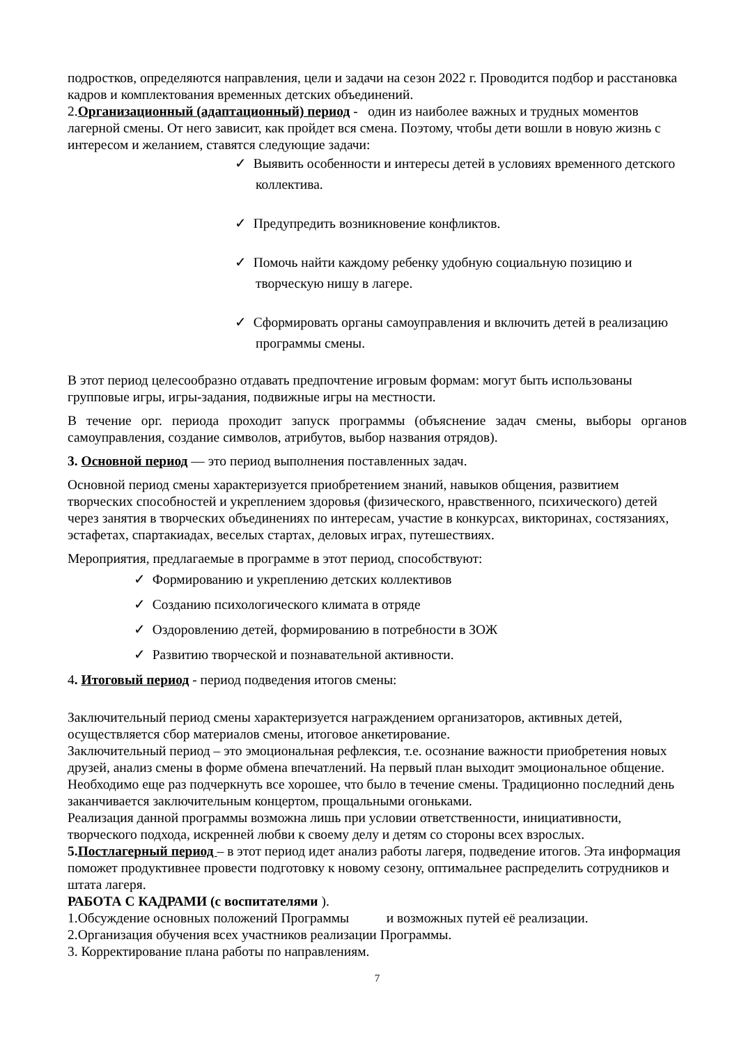подростков, определяются направления, цели и задачи на сезон 2022 г. Проводится подбор и расстановка кадров и комплектования временных детских объединений.
2.Организационный (адаптационный) период - один из наиболее важных и трудных моментов лагерной смены. От него зависит, как пройдет вся смена. Поэтому, чтобы дети вошли в новую жизнь с интересом и желанием, ставятся следующие задачи:
✓ Выявить особенности и интересы детей в условиях временного детского коллектива.
✓ Предупредить возникновение конфликтов.
✓ Помочь найти каждому ребенку удобную социальную позицию и творческую нишу в лагере.
✓ Сформировать органы самоуправления и включить детей в реализацию программы смены.
В этот период целесообразно отдавать предпочтение игровым формам: могут быть использованы групповые игры, игры-задания, подвижные игры на местности.
В течение орг. периода проходит запуск программы (объяснение задач смены, выборы органов самоуправления, создание символов, атрибутов, выбор названия отрядов).
3. Основной период — это период выполнения поставленных задач.
Основной период смены характеризуется приобретением знаний, навыков общения, развитием творческих способностей и укреплением здоровья (физического, нравственного, психического) детей через занятия в творческих объединениях по интересам, участие в конкурсах, викторинах, состязаниях, эстафетах, спартакиадах, веселых стартах, деловых играх, путешествиях.
Мероприятия, предлагаемые в программе в этот период, способствуют:
✓ Формированию и укреплению детских коллективов
✓ Созданию психологического климата в отряде
✓ Оздоровлению детей, формированию в потребности в ЗОЖ
✓ Развитию творческой и познавательной активности.
4. Итоговый период - период подведения итогов смены:
Заключительный период смены характеризуется награждением организаторов, активных детей, осуществляется сбор материалов смены, итоговое анкетирование.
Заключительный период – это эмоциональная рефлексия, т.е. осознание важности приобретения новых друзей, анализ смены в форме обмена впечатлений. На первый план выходит эмоциональное общение. Необходимо еще раз подчеркнуть все хорошее, что было в течение смены. Традиционно последний день заканчивается заключительным концертом, прощальными огоньками.
Реализация данной программы возможна лишь при условии ответственности, инициативности, творческого подхода, искренней любви к своему делу и детям со стороны всех взрослых.
5.Постлагерный период – в этот период идет анализ работы лагеря, подведение итогов. Эта информация поможет продуктивнее провести подготовку к новому сезону, оптимальнее распределить сотрудников и штата лагеря.
РАБОТА С КАДРАМИ (с воспитателями ).
1.Обсуждение основных положений Программы и возможных путей её реализации.
2.Организация обучения всех участников реализации Программы.
3. Корректирование плана работы по направлениям.
7